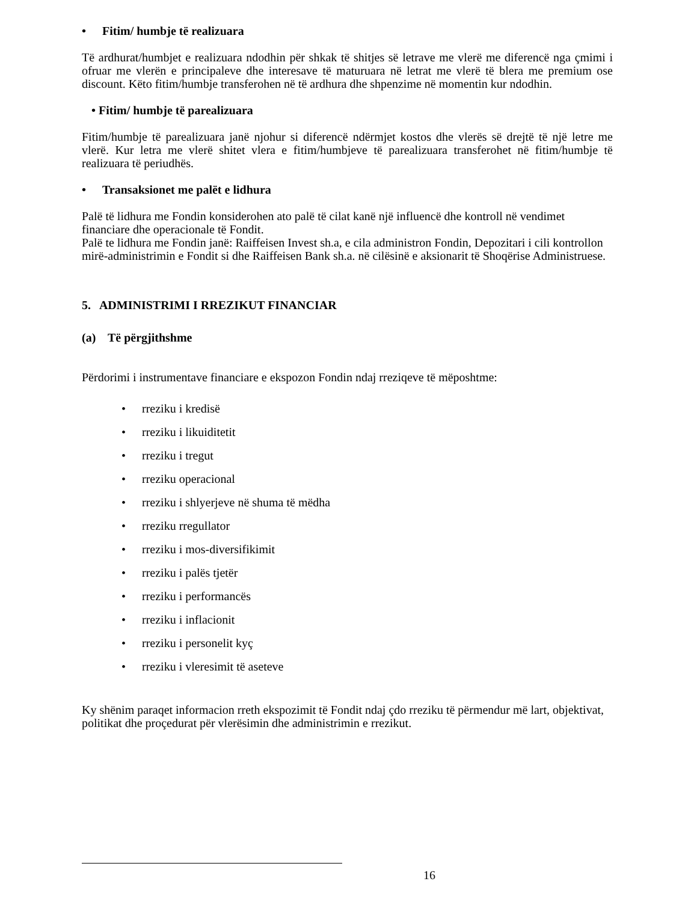• Fitim/ humbje të realizuara
Të ardhurat/humbjet e realizuara ndodhin për shkak të shitjes së letrave me vlerë me diferencë nga çmimi i ofruar me vlerën e principaleve dhe interesave të maturuara në letrat me vlerë të blera me premium ose discount. Këto fitim/humbje transferohen në të ardhura dhe shpenzime në momentin kur ndodhin.
• Fitim/ humbje të parealizuara
Fitim/humbje të parealizuara janë njohur si diferencë ndërmjet kostos dhe vlerës së drejtë të një letre me vlerë. Kur letra me vlerë shitet vlera e fitim/humbjeve të parealizuara transferohet në fitim/humbje të realizuara të periudhës.
• Transaksionet me palët e lidhura
Palë të lidhura me Fondin konsiderohen ato palë të cilat kanë një influencë dhe kontroll në vendimet financiare dhe operacionale të Fondit.
Palë te lidhura me Fondin janë: Raiffeisen Invest sh.a, e cila administron Fondin, Depozitari i cili kontrollon mirë-administrimin e Fondit si dhe Raiffeisen Bank sh.a. në cilësinë e aksionarit të Shoqërise Administruese.
5. ADMINISTRIMI I RREZIKUT FINANCIAR
(a) Të përgjithshme
Përdorimi i instrumentave financiare e ekspozon Fondin ndaj rreziqeve të mëposhtme:
• rreziku i kredisë
• rreziku i likuiditetit
• rreziku i tregut
• rreziku operacional
• rreziku i shlyerjeve në shuma të mëdha
• rreziku rregullator
• rreziku i mos-diversifikimit
• rreziku i palës tjetër
• rreziku i performancës
• rreziku i inflacionit
• rreziku i personelit kyç
• rreziku i vleresimit të aseteve
Ky shënim paraqet informacion rreth ekspozimit të Fondit ndaj çdo rreziku të përmendur më lart, objektivat, politikat dhe proçedurat për vlerësimin dhe administrimin e rrezikut.
16